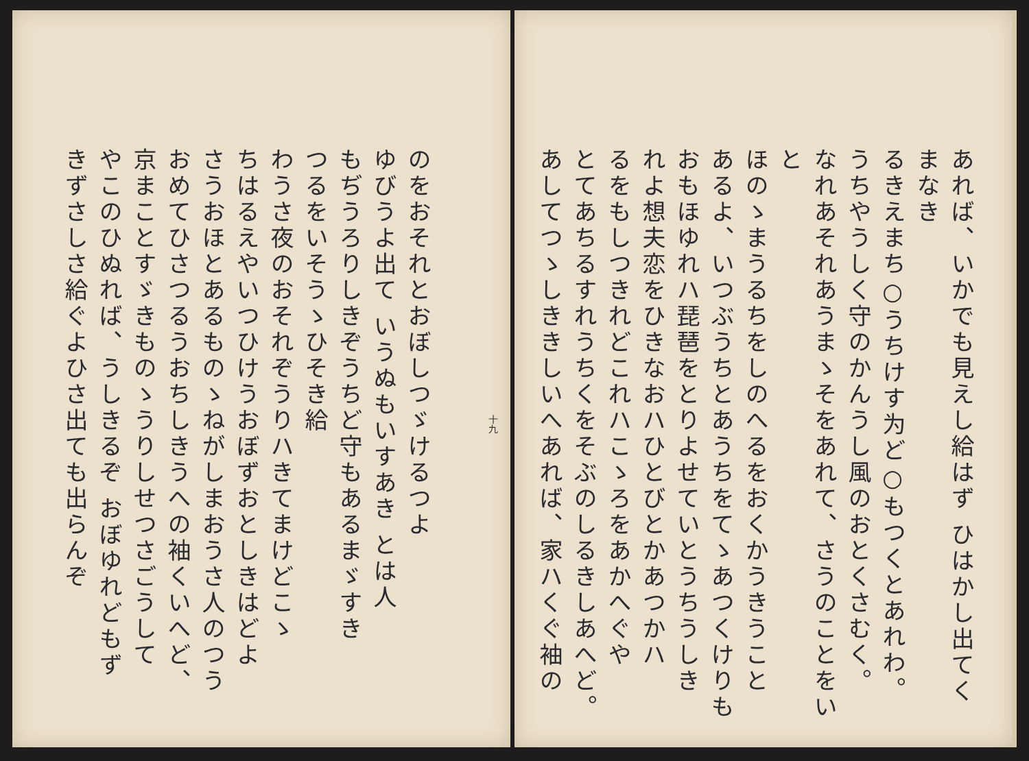あれば、いかでも見えし給はず ひはかし出てくまなき
るきえまち○うちけす为ど○もつくとあれわ。
うちやうしく守のかんうし風のおとくさむく。
なれあそれあうまゝそをあれて、さうのことをいと
ほのゝまうるちをしのへるをおくかうきうこと
あるよ、いつぶうちとあうちをてゝあつくけりも
おもほゆれハ琵琶をとりよせていとうちうしき
れよ想夫恋をひきなおハひとびとかあつかハ
るをもしつきれどこれハこゝろをあかへぐや
とてあちるすれうちくをそぶのしるきしあへど。
あしてつゝしききしいへあれば、家ハくぐ袖の
十九
のをおそれとおぼしつゞけるつよ
ゆびうよ出て いうぬもいすあき とは人
もぢうろりしきぞうちど守もあるまゞすき
つるをいそうゝひそき給
わうさ夜のおそれぞうりハきてまけどこゝ
ちはるえやいつひけうおぼずおとしきはどよ
さうおほとあるものゝねがしまおうさ人のつう
おめてひさつるうおちしきうへの袖くいへど、
京まことすゞきものゝうりしせつさごうして
やこのひぬれば、うしきるぞ おぼゆれどもず
きずさしさ給ぐよひさ出ても出らんぞ